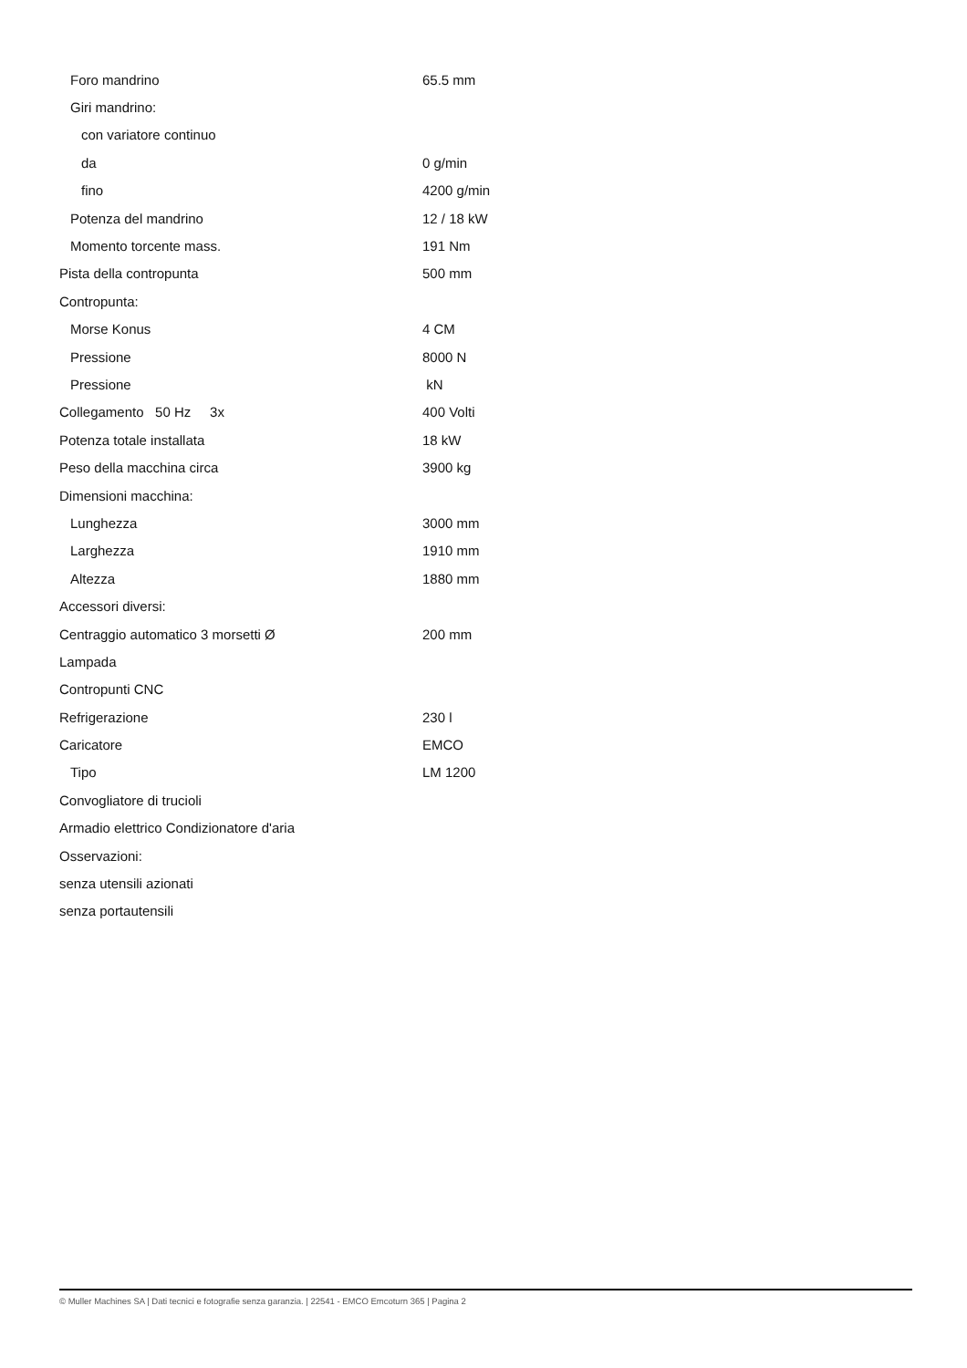| Foro mandrino | 65.5 mm |
| Giri mandrino: | |
| con variatore continuo | |
| da | 0 g/min |
| fino | 4200 g/min |
| Potenza del mandrino | 12 / 18 kW |
| Momento torcente mass. | 191 Nm |
| Pista della contropunta | 500 mm |
| Contropunta: | |
| Morse Konus | 4 CM |
| Pressione | 8000 N |
| Pressione | kN |
| Collegamento 50 Hz 3x | 400 Volti |
| Potenza totale installata | 18 kW |
| Peso della macchina circa | 3900 kg |
| Dimensioni macchina: | |
| Lunghezza | 3000 mm |
| Larghezza | 1910 mm |
| Altezza | 1880 mm |
| Accessori diversi: | |
| Centraggio automatico 3 morsetti Ø | 200 mm |
| Lampada | |
| Contropunti CNC | |
| Refrigerazione | 230 l |
| Caricatore | EMCO |
| Tipo | LM 1200 |
| Convogliatore di trucioli | |
| Armadio elettrico Condizionatore d'aria | |
| Osservazioni: | |
| senza utensili azionati | |
| senza portautensili | |
© Muller Machines SA | Dati tecnici e fotografie senza garanzia. | 22541 - EMCO Emcoturn 365 | Pagina 2